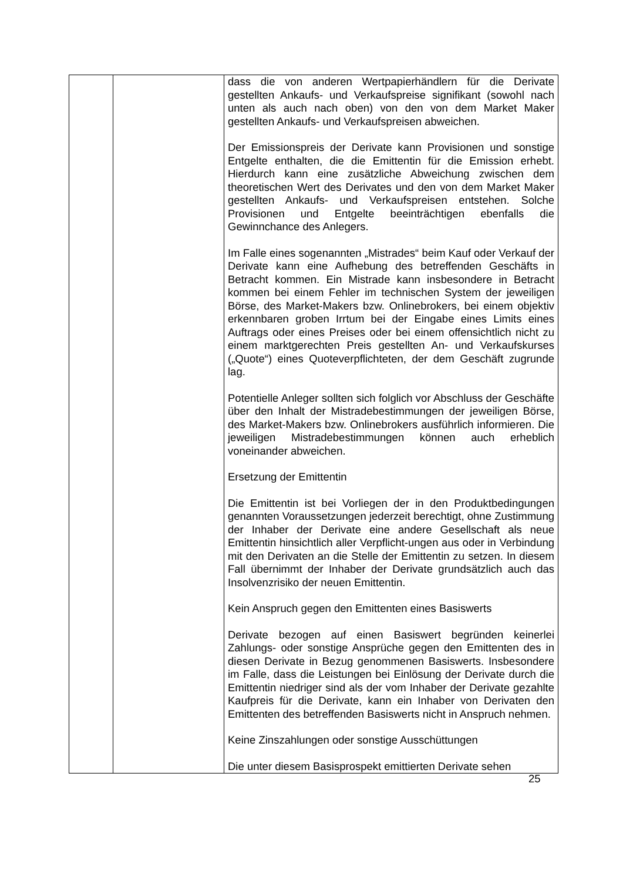| | | dass die von anderen Wertpapierhändlern für die Derivate gestellten Ankaufs- und Verkaufspreise signifikant (sowohl nach unten als auch nach oben) von den von dem Market Maker gestellten Ankaufs- und Verkaufspreisen abweichen. Der Emissionspreis der Derivate kann Provisionen und sonstige Entgelte enthalten, die die Emittentin für die Emission erhebt. Hierdurch kann eine zusätzliche Abweichung zwischen dem theoretischen Wert des Derivates und den von dem Market Maker gestellten Ankaufs- und Verkaufspreisen entstehen. Solche Provisionen und Entgelte beeinträchtigen ebenfalls die Gewinnchance des Anlegers. Im Falle eines sogenannten „Mistrades“ beim Kauf oder Verkauf der Derivate kann eine Aufhebung des betreffenden Geschäfts in Betracht kommen. Ein Mistrade kann insbesondere in Betracht kommen bei einem Fehler im technischen System der jeweiligen Börse, des Market-Makers bzw. Onlinebrokers, bei einem objektiv erkennbaren groben Irrtum bei der Eingabe eines Limits eines Auftrags oder eines Preises oder bei einem offensichtlich nicht zu einem marktgerechten Preis gestellten An- und Verkaufskurses („Quote“) eines Quoteverpflichteten, der dem Geschäft zugrunde lag. Potentielle Anleger sollten sich folglich vor Abschluss der Geschäfte über den Inhalt der Mistradebestimmungen der jeweiligen Börse, des Market-Makers bzw. Onlinebrokers ausführlich informieren. Die jeweiligen Mistradebestimmungen können auch erheblich voneinander abweichen. Ersetzung der Emittentin Die Emittentin ist bei Vorliegen der in den Produktbedingungen genannten Voraussetzungen jederzeit berechtigt, ohne Zustimmung der Inhaber der Derivate eine andere Gesellschaft als neue Emittentin hinsichtlich aller Verpflicht-ungen aus oder in Verbindung mit den Derivaten an die Stelle der Emittentin zu setzen. In diesem Fall übernimmt der Inhaber der Derivate grundsätzlich auch das Insolvenzrisiko der neuen Emittentin. Kein Anspruch gegen den Emittenten eines Basiswerts Derivate bezogen auf einen Basiswert begründen keinerlei Zahlungs- oder sonstige Ansprüche gegen den Emittenten des in diesen Derivate in Bezug genommenen Basiswerts. Insbesondere im Falle, dass die Leistungen bei Einlösung der Derivate durch die Emittentin niedriger sind als der vom Inhaber der Derivate gezahlte Kaufpreis für die Derivate, kann ein Inhaber von Derivaten den Emittenten des betreffenden Basiswerts nicht in Anspruch nehmen. Keine Zinszahlungen oder sonstige Ausschüttungen Die unter diesem Basisprospekt emittierten Derivate sehen |
25